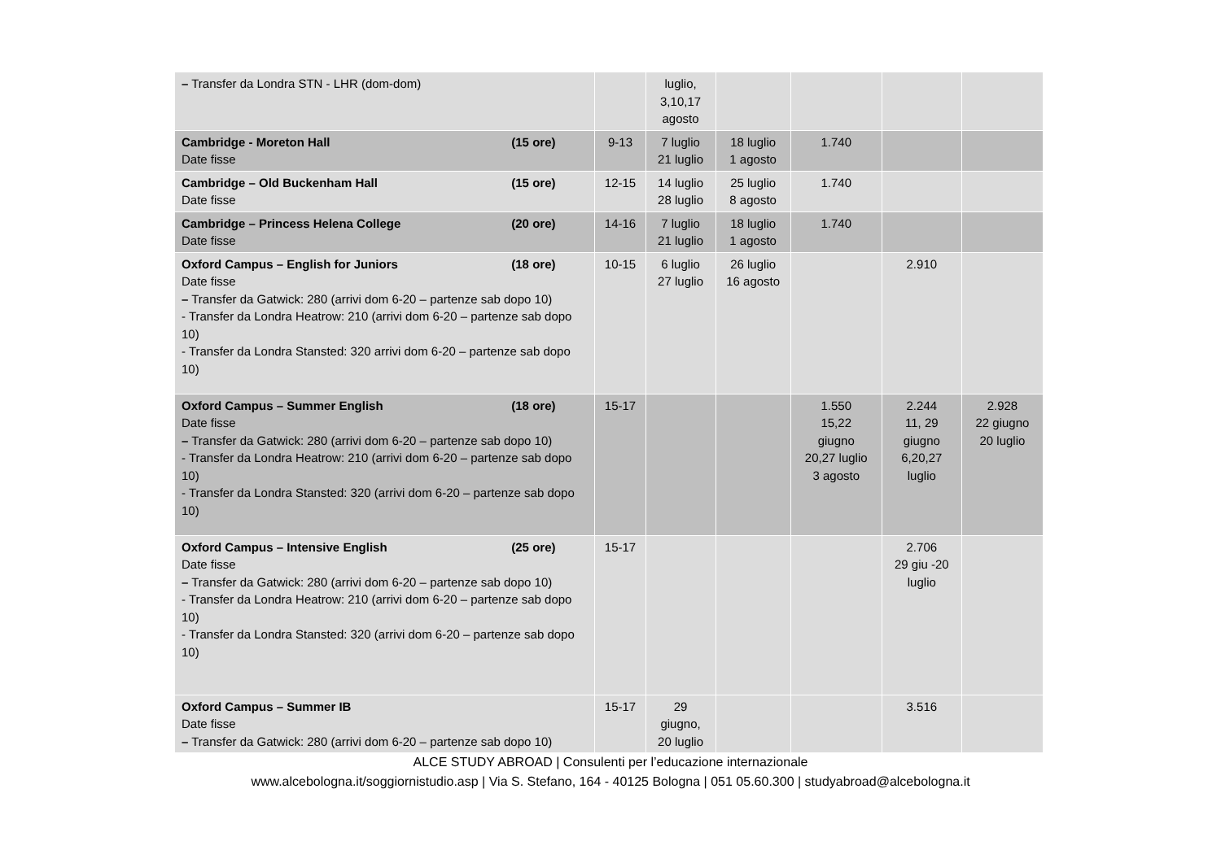| – Transfer da Londra STN - LHR (dom-dom) | | luglio, 3,10,17 agosto | | | | |
| Cambridge - Moreton Hall (15 ore) Date fisse | 9-13 | 7 luglio 21 luglio | 18 luglio 1 agosto | 1.740 | | |
| Cambridge – Old Buckenham Hall (15 ore) Date fisse | 12-15 | 14 luglio 28 luglio | 25 luglio 8 agosto | 1.740 | | |
| Cambridge – Princess Helena College (20 ore) Date fisse | 14-16 | 7 luglio 21 luglio | 18 luglio 1 agosto | 1.740 | | |
| Oxford Campus – English for Juniors (18 ore) Date fisse – Transfer da Gatwick: 280 (arrivi dom 6-20 – partenze sab dopo 10) - Transfer da Londra Heatrow: 210 (arrivi dom 6-20 – partenze sab dopo 10) - Transfer da Londra Stansted: 320 arrivi dom 6-20 – partenze sab dopo 10) | 10-15 | 6 luglio 27 luglio | 26 luglio 16 agosto | | 2.910 | |
| Oxford Campus – Summer English (18 ore) Date fisse – Transfer da Gatwick: 280 (arrivi dom 6-20 – partenze sab dopo 10) - Transfer da Londra Heatrow: 210 (arrivi dom 6-20 – partenze sab dopo 10) - Transfer da Londra Stansted: 320 (arrivi dom 6-20 – partenze sab dopo 10) | 15-17 | | | 1.550 15,22 giugno 20,27 luglio 3 agosto | 2.244 11, 29 giugno 6,20,27 luglio | 2.928 22 giugno 20 luglio |
| Oxford Campus – Intensive English (25 ore) Date fisse – Transfer da Gatwick: 280 (arrivi dom 6-20 – partenze sab dopo 10) - Transfer da Londra Heatrow: 210 (arrivi dom 6-20 – partenze sab dopo 10) - Transfer da Londra Stansted: 320 (arrivi dom 6-20 – partenze sab dopo 10) | 15-17 | | | | 2.706 29 giu -20 luglio | |
| Oxford Campus – Summer IB Date fisse – Transfer da Gatwick: 280 (arrivi dom 6-20 – partenze sab dopo 10) | 15-17 | 29 giugno, 20 luglio | | | 3.516 | |
ALCE STUDY ABROAD | Consulenti per l’educazione internazionale
www.alcebologna.it/soggiornistudio.asp | Via S. Stefano, 164 - 40125 Bologna | 051 05.60.300 | studyabroad@alcebologna.it